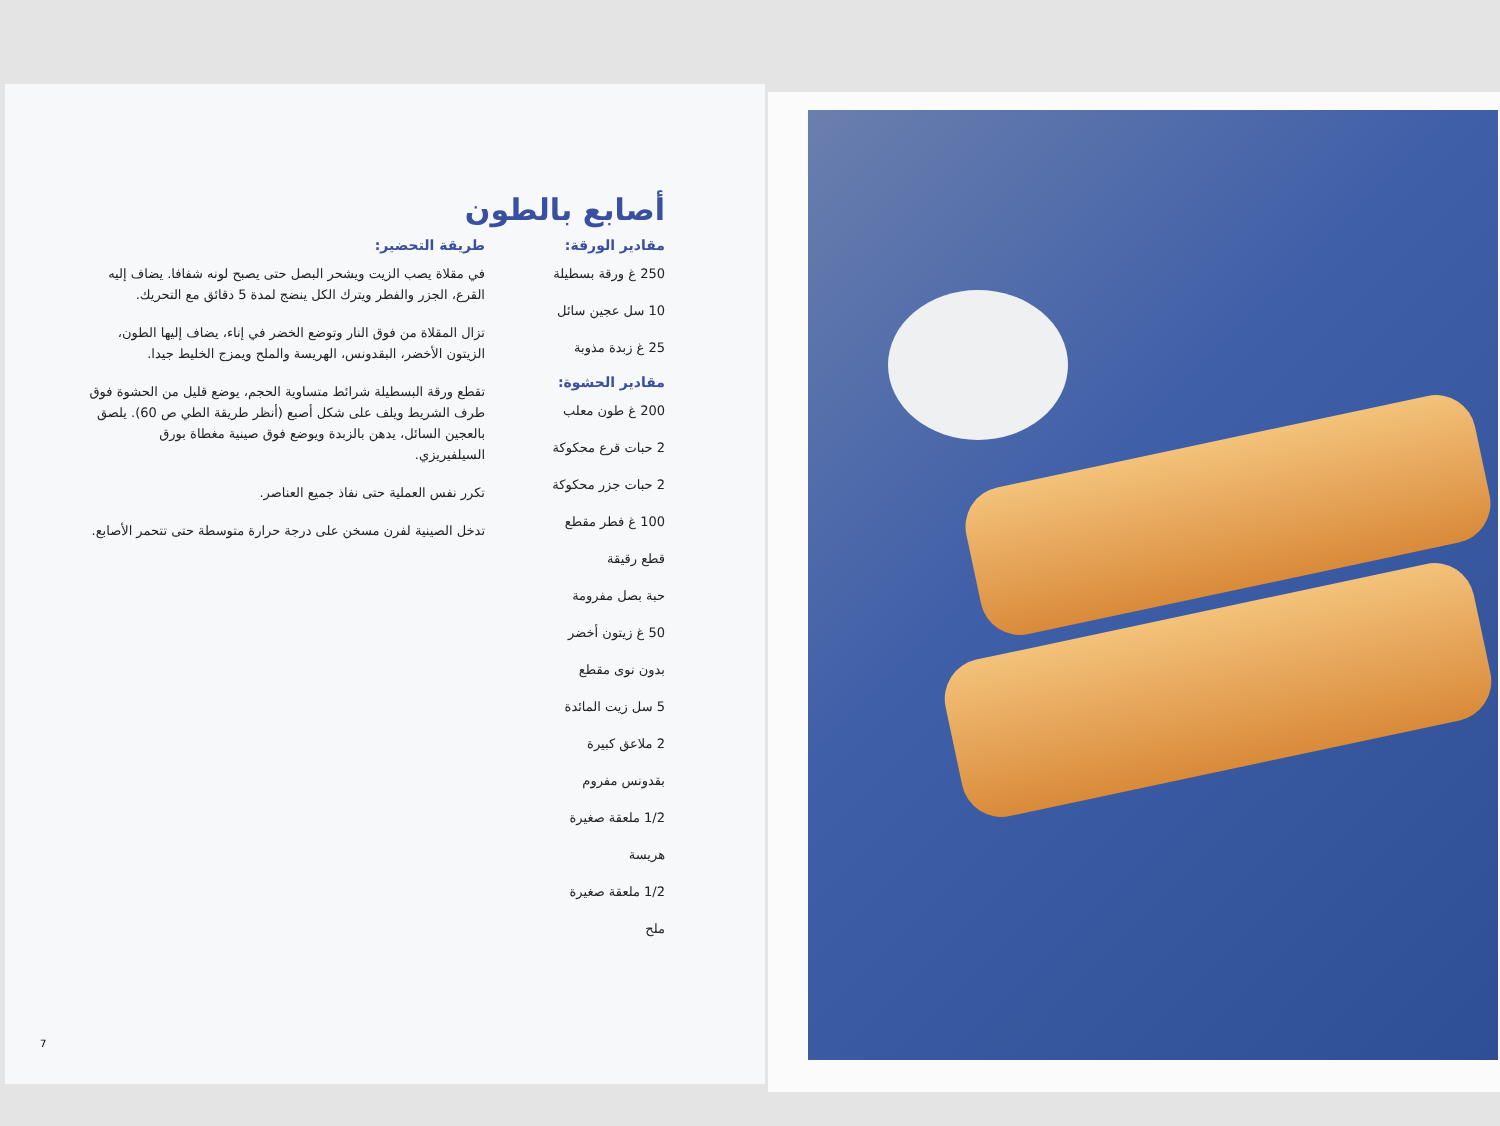أصابع بالطون
مقادير الورقة:
250 غ ورقة بسطيلة
10 سل عجين سائل
25 غ زبدة مذوبة
مقادير الحشوة:
200 غ طون معلب
2 حبات قرع محكوكة
2 حبات جزر محكوكة
100 غ فطر مقطع
قطع رقيقة
حبة بصل مفرومة
50 غ زيتون أخضر
بدون نوى مقطع
5 سل زيت المائدة
2 ملاعق كبيرة
بقدونس مفروم
1/2 ملعقة صغيرة
هريسة
1/2 ملعقة صغيرة
ملح
طريقة التحضير:
في مقلاة يصب الزيت ويشحر البصل حتى يصبح لونه شفافا. يضاف إليه القرع، الجزر والفطر ويترك الكل ينضج لمدة 5 دقائق مع التحريك.
تزال المقلاة من فوق النار وتوضع الخضر في إناء، يضاف إليها الطون، الزيتون الأخضر، البقدونس، الهريسة والملح ويمزج الخليط جيدا.
تقطع ورقة البسطيلة شرائط متساوية الحجم، يوضع قليل من الحشوة فوق طرف الشريط ويلف على شكل أصبع (أنظر طريقة الطي ص 60). يلصق بالعجين السائل، يدهن بالزبدة ويوضع فوق صينية مغطاة بورق السيلفيريزي.
تكرر نفس العملية حتى نفاذ جميع العناصر.
تدخل الصينية لفرن مسخن على درجة حرارة متوسطة حتى تتحمر الأصابع.
7